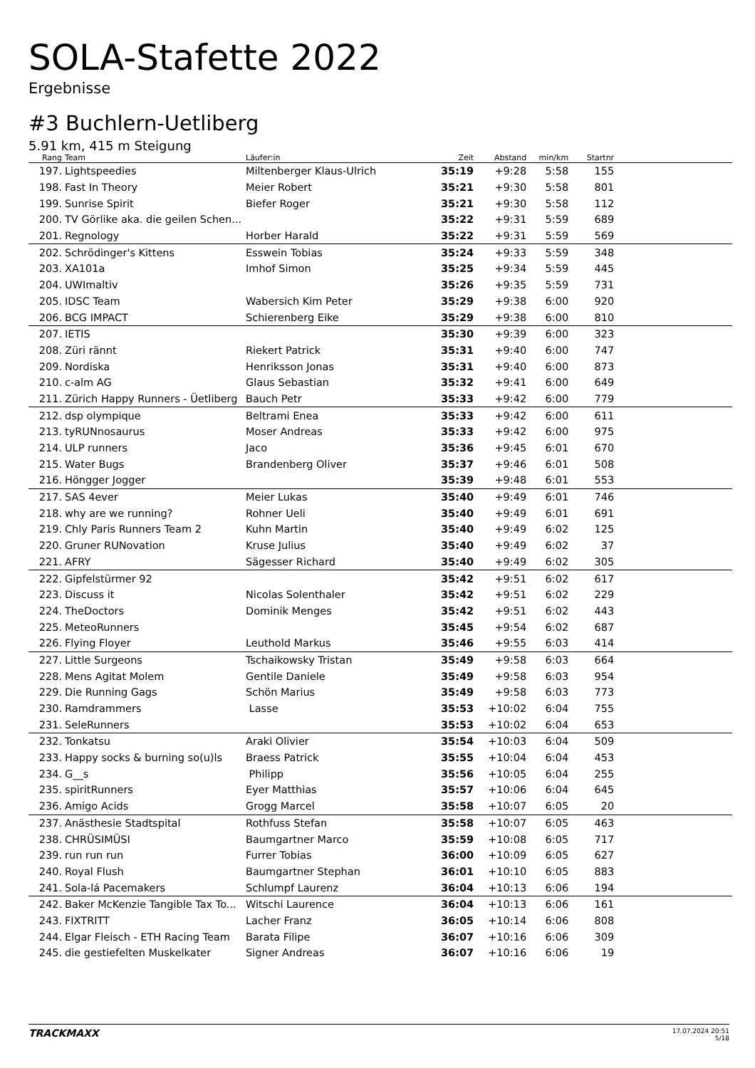SOLA-Stafette 2022
Ergebnisse
#3 Buchlern-Uetliberg
5.91 km, 415 m Steigung
| Rang | Team | Läufer:in | Zeit | Abstand | min/km | Startnr | |
| --- | --- | --- | --- | --- | --- | --- | --- |
| 197. | Lightspeedies | Miltenberger Klaus-Ulrich | 35:19 | +9:28 | 5:58 | 155 | |
| 198. | Fast In Theory | Meier Robert | 35:21 | +9:30 | 5:58 | 801 | |
| 199. | Sunrise Spirit | Biefer Roger | 35:21 | +9:30 | 5:58 | 112 | |
| 200. | TV Görlike aka. die geilen Schen... | | 35:22 | +9:31 | 5:59 | 689 | |
| 201. | Regnology | Horber Harald | 35:22 | +9:31 | 5:59 | 569 | |
| 202. | Schrödinger's Kittens | Esswein Tobias | 35:24 | +9:33 | 5:59 | 348 | |
| 203. | XA101a | Imhof Simon | 35:25 | +9:34 | 5:59 | 445 | |
| 204. | UWImaltiv | | 35:26 | +9:35 | 5:59 | 731 | |
| 205. | IDSC Team | Wabersich Kim Peter | 35:29 | +9:38 | 6:00 | 920 | |
| 206. | BCG IMPACT | Schierenberg Eike | 35:29 | +9:38 | 6:00 | 810 | |
| 207. | IETIS | | 35:30 | +9:39 | 6:00 | 323 | |
| 208. | Züri rännt | Riekert Patrick | 35:31 | +9:40 | 6:00 | 747 | |
| 209. | Nordiska | Henriksson Jonas | 35:31 | +9:40 | 6:00 | 873 | |
| 210. | c-alm AG | Glaus Sebastian | 35:32 | +9:41 | 6:00 | 649 | |
| 211. | Zürich Happy Runners - Üetliberg | Bauch Petr | 35:33 | +9:42 | 6:00 | 779 | |
| 212. | dsp olympique | Beltrami Enea | 35:33 | +9:42 | 6:00 | 611 | |
| 213. | tyRUNnosaurus | Moser Andreas | 35:33 | +9:42 | 6:00 | 975 | |
| 214. | ULP runners | Jaco | 35:36 | +9:45 | 6:01 | 670 | |
| 215. | Water Bugs | Brandenberg Oliver | 35:37 | +9:46 | 6:01 | 508 | |
| 216. | Höngger Jogger | | 35:39 | +9:48 | 6:01 | 553 | |
| 217. | SAS 4ever | Meier Lukas | 35:40 | +9:49 | 6:01 | 746 | |
| 218. | why are we running? | Rohner Ueli | 35:40 | +9:49 | 6:01 | 691 | |
| 219. | Chly Paris Runners Team 2 | Kuhn Martin | 35:40 | +9:49 | 6:02 | 125 | |
| 220. | Gruner RUNovation | Kruse Julius | 35:40 | +9:49 | 6:02 | 37 | |
| 221. | AFRY | Sägesser Richard | 35:40 | +9:49 | 6:02 | 305 | |
| 222. | Gipfelstürmer 92 | | 35:42 | +9:51 | 6:02 | 617 | |
| 223. | Discuss it | Nicolas Solenthaler | 35:42 | +9:51 | 6:02 | 229 | |
| 224. | TheDoctors | Dominik Menges | 35:42 | +9:51 | 6:02 | 443 | |
| 225. | MeteoRunners | | 35:45 | +9:54 | 6:02 | 687 | |
| 226. | Flying Floyer | Leuthold Markus | 35:46 | +9:55 | 6:03 | 414 | |
| 227. | Little Surgeons | Tschaikowsky Tristan | 35:49 | +9:58 | 6:03 | 664 | |
| 228. | Mens Agitat Molem | Gentile Daniele | 35:49 | +9:58 | 6:03 | 954 | |
| 229. | Die Running Gags | Schön Marius | 35:49 | +9:58 | 6:03 | 773 | |
| 230. | Ramdrammers | Lasse | 35:53 | +10:02 | 6:04 | 755 | |
| 231. | SeleRunners | | 35:53 | +10:02 | 6:04 | 653 | |
| 232. | Tonkatsu | Araki Olivier | 35:54 | +10:03 | 6:04 | 509 | |
| 233. | Happy socks & burning so(u)ls | Braess Patrick | 35:55 | +10:04 | 6:04 | 453 | |
| 234. | G__s | Philipp | 35:56 | +10:05 | 6:04 | 255 | |
| 235. | spiritRunners | Eyer Matthias | 35:57 | +10:06 | 6:04 | 645 | |
| 236. | Amigo Acids | Grogg Marcel | 35:58 | +10:07 | 6:05 | 20 | |
| 237. | Anästhesie Stadtspital | Rothfuss Stefan | 35:58 | +10:07 | 6:05 | 463 | |
| 238. | CHRÜSIMÜSI | Baumgartner Marco | 35:59 | +10:08 | 6:05 | 717 | |
| 239. | run run run | Furrer Tobias | 36:00 | +10:09 | 6:05 | 627 | |
| 240. | Royal Flush | Baumgartner Stephan | 36:01 | +10:10 | 6:05 | 883 | |
| 241. | Sola-lá Pacemakers | Schlumpf Laurenz | 36:04 | +10:13 | 6:06 | 194 | |
| 242. | Baker McKenzie Tangible Tax To... | Witschi Laurence | 36:04 | +10:13 | 6:06 | 161 | |
| 243. | FIXTRITT | Lacher Franz | 36:05 | +10:14 | 6:06 | 808 | |
| 244. | Elgar Fleisch - ETH Racing Team | Barata Filipe | 36:07 | +10:16 | 6:06 | 309 | |
| 245. | die gestiefelten Muskelkater | Signer Andreas | 36:07 | +10:16 | 6:06 | 19 | |
TRACKMAXX
17.07.2024 20:51
5/18